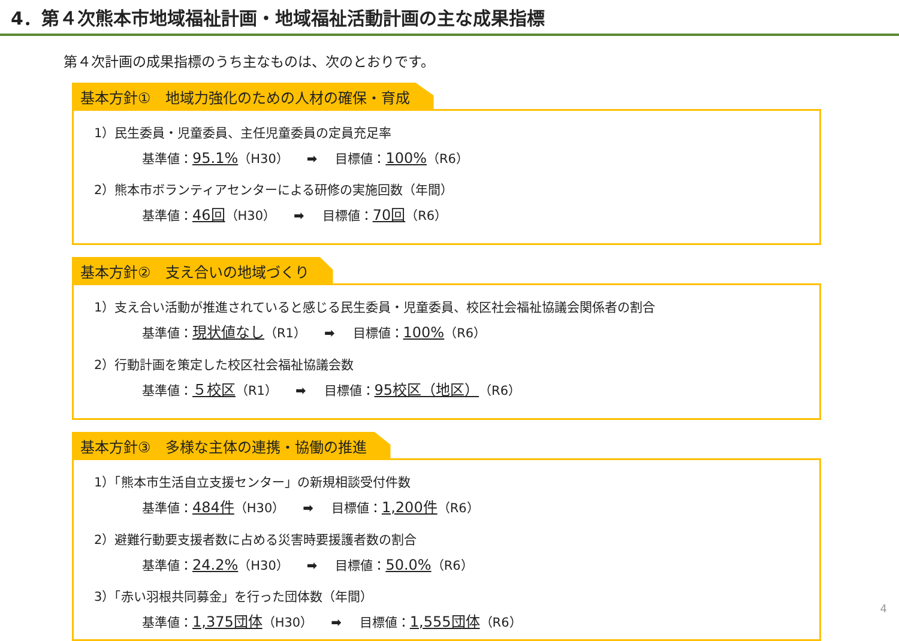4．第４次熊本市地域福祉計画・地域福祉活動計画の主な成果指標
第４次計画の成果指標のうち主なものは、次のとおりです。
基本方針①　地域力強化のための人材の確保・育成
1）民生委員・児童委員、主任児童委員の定員充足率
基準値：95.1%（H30） ➡ 目標値：100%（R6）
2）熊本市ボランティアセンターによる研修の実施回数（年間）
基準値：46回（H30） ➡ 目標値：70回（R6）
基本方針②　支え合いの地域づくり
1）支え合い活動が推進されていると感じる民生委員・児童委員、校区社会福祉協議会関係者の割合
基準値：現状値なし（R1） ➡ 目標値：100%（R6）
2）行動計画を策定した校区社会福祉協議会数
基準値：５校区（R1） ➡ 目標値：95校区（地区）（R6）
基本方針③　多様な主体の連携・協働の推進
1）「熊本市生活自立支援センター」の新規相談受付件数
基準値：484件（H30） ➡ 目標値：1,200件（R6）
2）避難行動要支援者数に占める災害時要援護者数の割合
基準値：24.2%（H30） ➡ 目標値：50.0%（R6）
3）「赤い羽根共同募金」を行った団体数（年間）
基準値：1,375団体（H30） ➡ 目標値：1,555団体（R6）
4